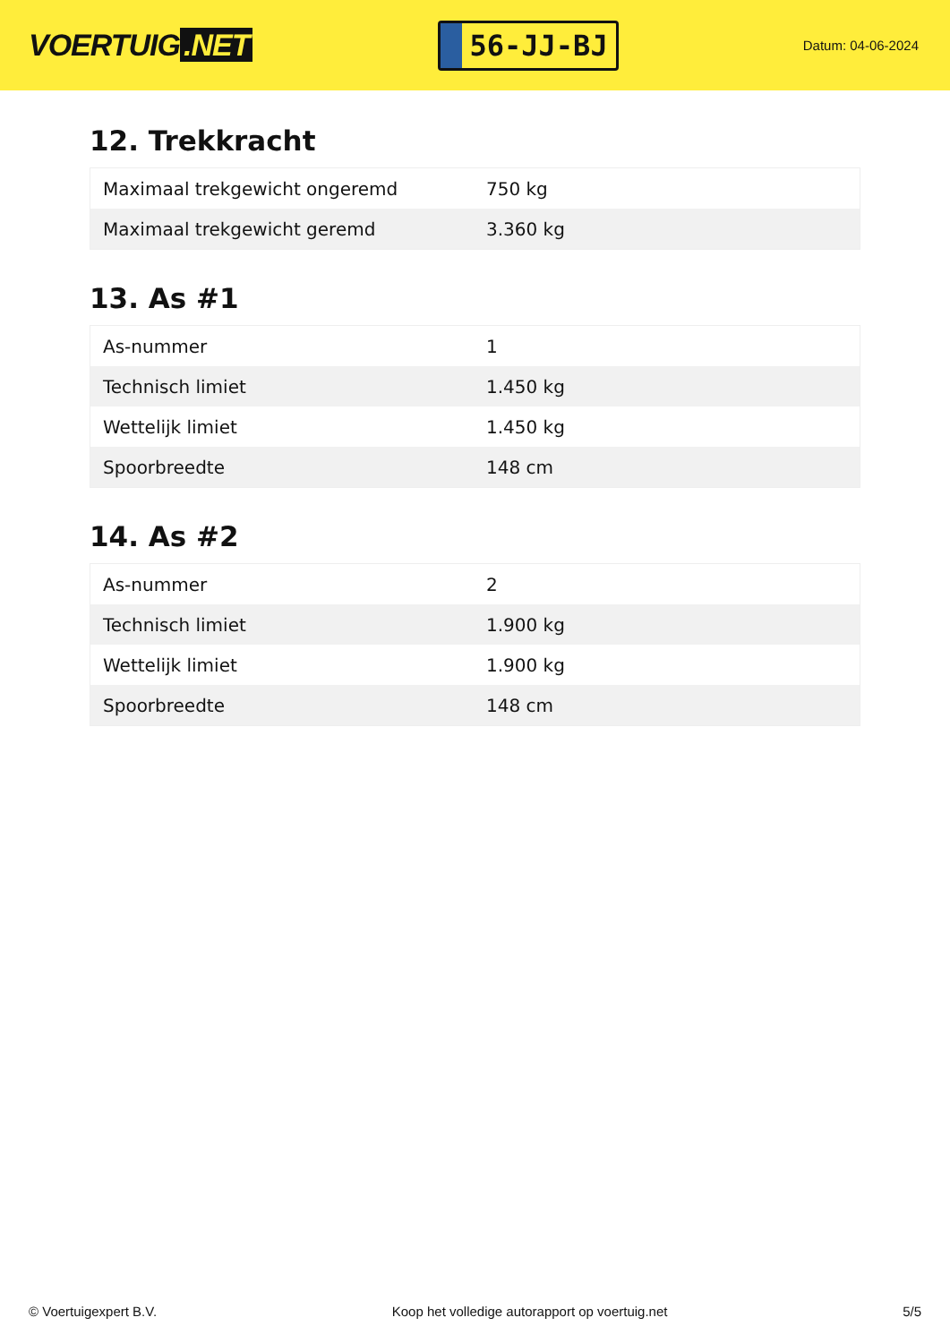VOERTUIG.NET
56-JJ-BJ
Datum: 04-06-2024
12. Trekkracht
| Maximaal trekgewicht ongeremd | 750 kg |
| Maximaal trekgewicht geremd | 3.360 kg |
13. As #1
| As-nummer | 1 |
| Technisch limiet | 1.450 kg |
| Wettelijk limiet | 1.450 kg |
| Spoorbreedte | 148 cm |
14. As #2
| As-nummer | 2 |
| Technisch limiet | 1.900 kg |
| Wettelijk limiet | 1.900 kg |
| Spoorbreedte | 148 cm |
© Voertuigexpert B.V. Koop het volledige autorapport op voertuig.net 5/5